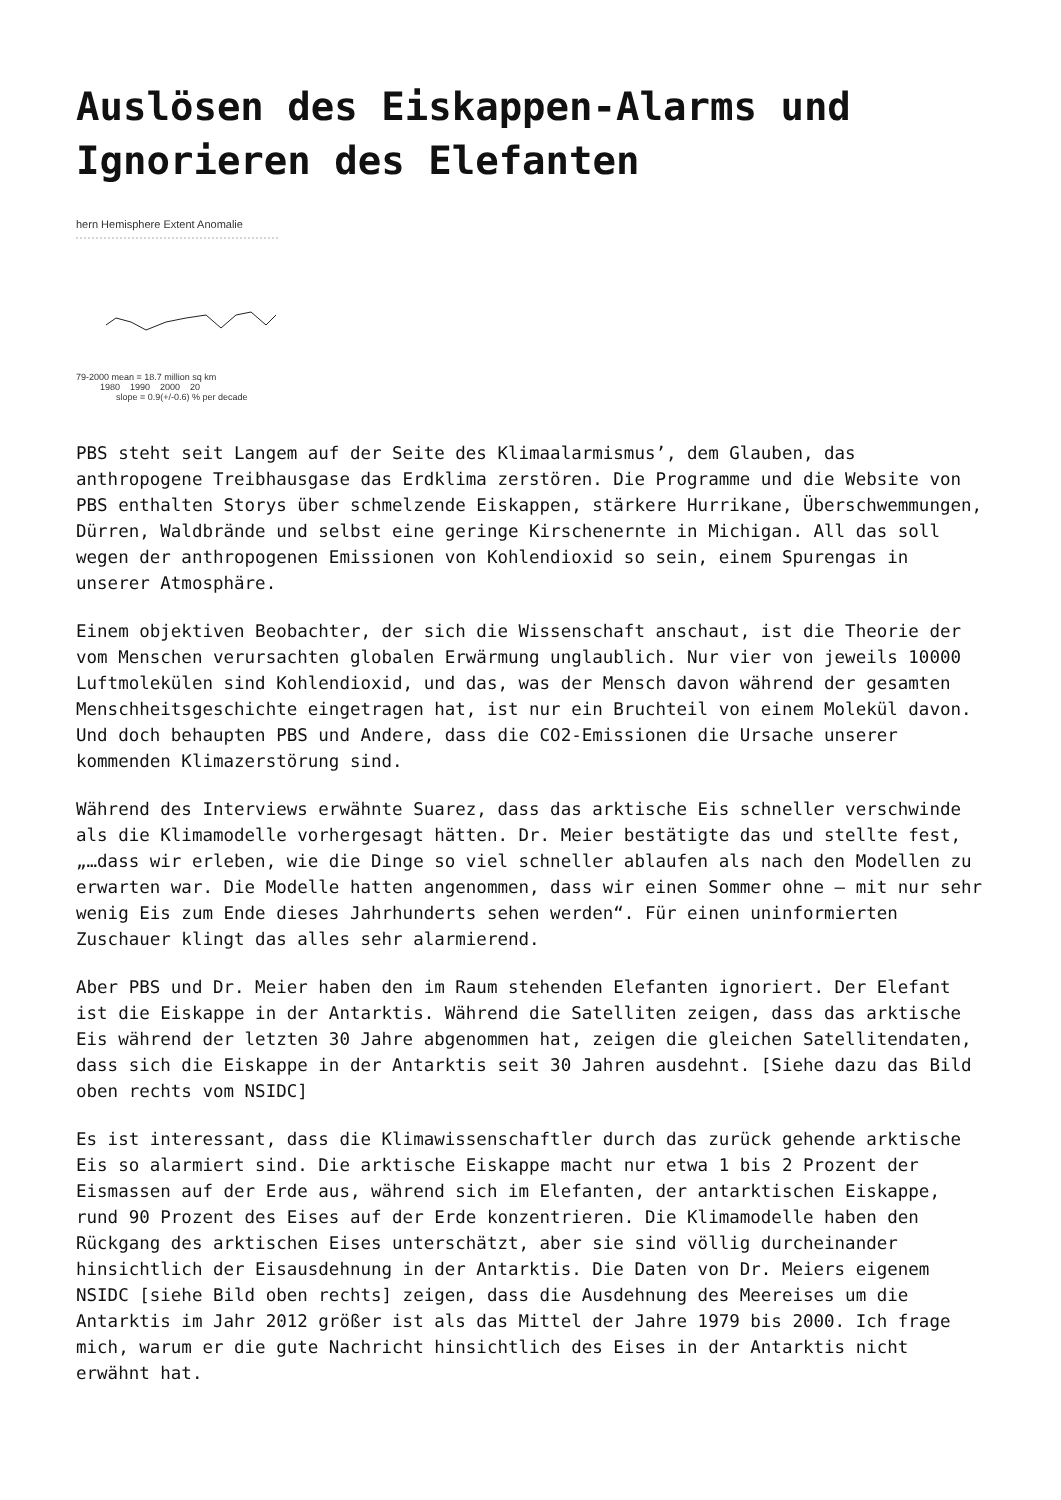Auslösen des Eiskappen-Alarms und Ignorieren des Elefanten
hern Hemisphere Extent Anomalie
79-2000 mean = 18.7 million sq km
1980 1990 2000 20
slope = 0.9(+/-0.6) % per decade
PBS steht seit Langem auf der Seite des Klimaalarmismus’, dem Glauben, das anthropogene Treibhausgase das Erdklima zerstören. Die Programme und die Website von PBS enthalten Storys über schmelzende Eiskappen, stärkere Hurrikane, Überschwemmungen, Dürren, Waldbrände und selbst eine geringe Kirschenernte in Michigan. All das soll wegen der anthropogenen Emissionen von Kohlendioxid so sein, einem Spurengas in unserer Atmosphäre.
Einem objektiven Beobachter, der sich die Wissenschaft anschaut, ist die Theorie der vom Menschen verursachten globalen Erwärmung unglaublich. Nur vier von jeweils 10000 Luftmolekülen sind Kohlendioxid, und das, was der Mensch davon während der gesamten Menschheitsgeschichte eingetragen hat, ist nur ein Bruchteil von einem Molekül davon. Und doch behaupten PBS und Andere, dass die CO2-Emissionen die Ursache unserer kommenden Klimazerstörung sind.
Während des Interviews erwähnte Suarez, dass das arktische Eis schneller verschwinde als die Klimamodelle vorhergesagt hätten. Dr. Meier bestätigte das und stellte fest, „…dass wir erleben, wie die Dinge so viel schneller ablaufen als nach den Modellen zu erwarten war. Die Modelle hatten angenommen, dass wir einen Sommer ohne – mit nur sehr wenig Eis zum Ende dieses Jahrhunderts sehen werden“. Für einen uninformierten Zuschauer klingt das alles sehr alarmierend.
Aber PBS und Dr. Meier haben den im Raum stehenden Elefanten ignoriert. Der Elefant ist die Eiskappe in der Antarktis. Während die Satelliten zeigen, dass das arktische Eis während der letzten 30 Jahre abgenommen hat, zeigen die gleichen Satellitendaten, dass sich die Eiskappe in der Antarktis seit 30 Jahren ausdehnt. [Siehe dazu das Bild oben rechts vom NSIDC]
Es ist interessant, dass die Klimawissenschaftler durch das zurück gehende arktische Eis so alarmiert sind. Die arktische Eiskappe macht nur etwa 1 bis 2 Prozent der Eismassen auf der Erde aus, während sich im Elefanten, der antarktischen Eiskappe, rund 90 Prozent des Eises auf der Erde konzentrieren. Die Klimamodelle haben den Rückgang des arktischen Eises unterschätzt, aber sie sind völlig durcheinander hinsichtlich der Eisausdehnung in der Antarktis. Die Daten von Dr. Meiers eigenem NSIDC [siehe Bild oben rechts] zeigen, dass die Ausdehnung des Meereises um die Antarktis im Jahr 2012 größer ist als das Mittel der Jahre 1979 bis 2000. Ich frage mich, warum er die gute Nachricht hinsichtlich des Eises in der Antarktis nicht erwähnt hat.